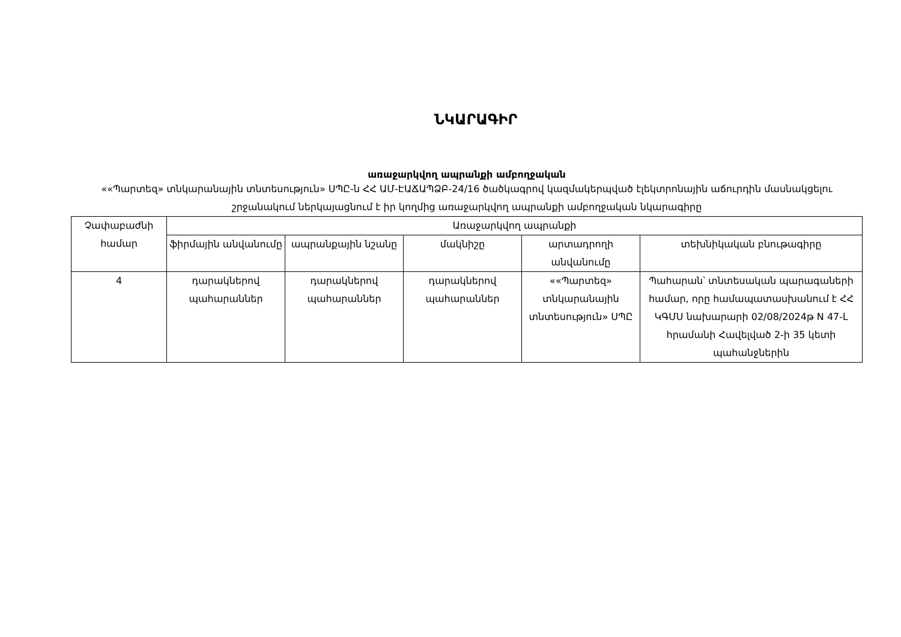ՆԿԱՐԱԳԻՐ
առաջարկվող ապրանքի ամբողջական
««Պարտեզ» տնկարանային տնտեսություն» ՍՊԸ-ն ՀՀ ԱՄ-ԷԱՃԱՊՁԲ-24/16 ծածկագրով կազմակերպված էլեկտրոնային աճուրդին մասնակցելու շրջանակում ներկայացնում է իր կողմից առաջարկվող ապրանքի ամբողջական նկարագիրը
| Չափաբաժնի համար | Առաջարկվող ապրանքի | | | | |
| --- | --- | --- | --- | --- | --- |
| | ֆիրմային անվանումը | ապրանքային նշանը | մակնիշը | արտադրողի անվանումը | տեխնիկական բնութագիրը |
| 4 | դարակներով պահարաններ | դարակներով պահարաններ | դարակներով պահարաններ | ««Պարտեզ» տնկարանային տնտեսություն» ՍՊԸ | Պահարան՝ տնտեսական պարագաների համար, որը համապատասխանում է ՀՀ ԿԳՄՍ նախարարի 02/08/2024թ N 47-Լ հրամանի Հավելված 2-ի 35 կետի պահանջներին |